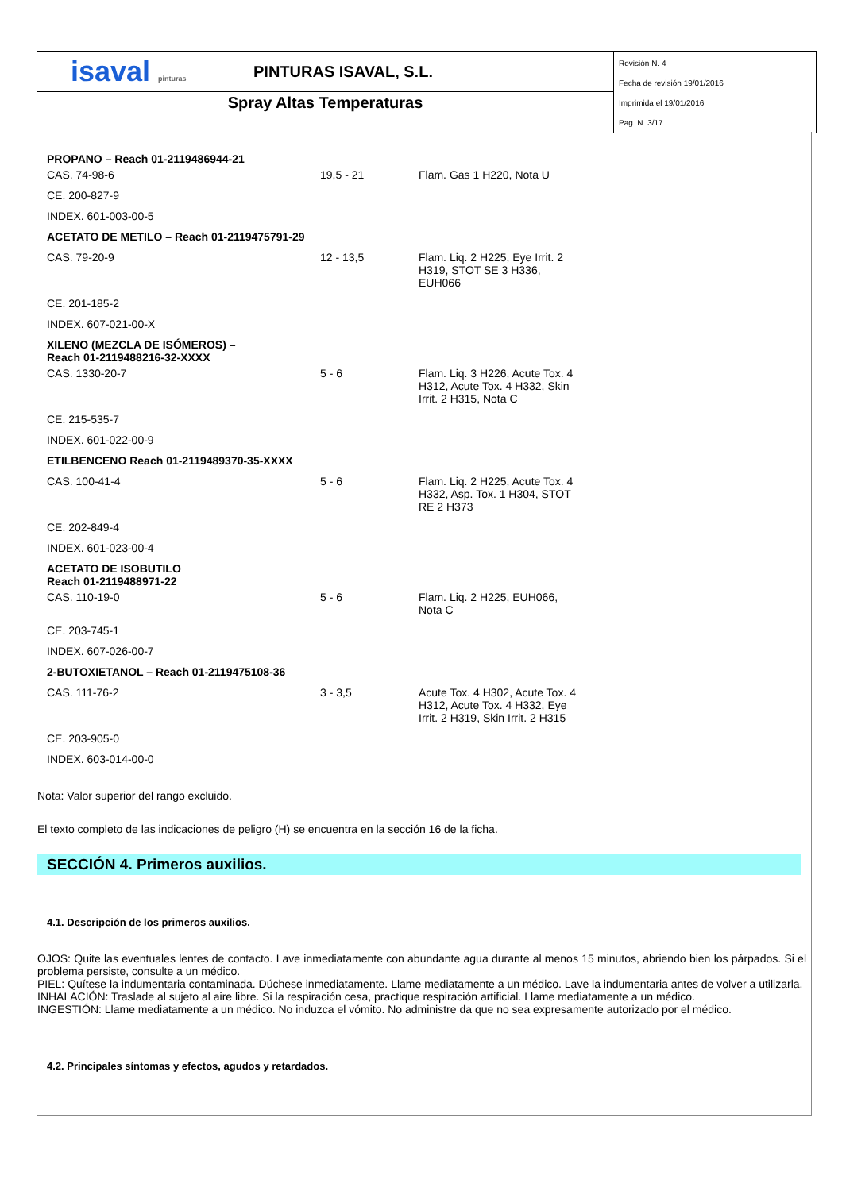isaval pinturas
PINTURAS ISAVAL, S.L.
Spray Altas Temperaturas
Revisión N. 4
Fecha de revisión 19/01/2016
Imprimida el 19/01/2016
Pag. N. 3/17
| PROPANO – Reach 01-2119486944-21 | | |
| CAS. 74-98-6 | 19,5 - 21 | Flam. Gas 1 H220, Nota U |
| CE. 200-827-9 | | |
| INDEX. 601-003-00-5 | | |
| ACETATO DE METILO – Reach 01-2119475791-29 | | |
| CAS. 79-20-9 | 12 - 13,5 | Flam. Liq. 2 H225, Eye Irrit. 2 H319, STOT SE 3 H336, EUH066 |
| CE. 201-185-2 | | |
| INDEX. 607-021-00-X | | |
| XILENO (MEZCLA DE ISÓMEROS) – Reach 01-2119488216-32-XXXX | | |
| CAS. 1330-20-7 | 5 - 6 | Flam. Liq. 3 H226, Acute Tox. 4 H312, Acute Tox. 4 H332, Skin Irrit. 2 H315, Nota C |
| CE. 215-535-7 | | |
| INDEX. 601-022-00-9 | | |
| ETILBENCENO Reach 01-2119489370-35-XXXX | | |
| CAS. 100-41-4 | 5 - 6 | Flam. Liq. 2 H225, Acute Tox. 4 H332, Asp. Tox. 1 H304, STOT RE 2 H373 |
| CE. 202-849-4 | | |
| INDEX. 601-023-00-4 | | |
| ACETATO DE ISOBUTILO Reach 01-2119488971-22 | | |
| CAS. 110-19-0 | 5 - 6 | Flam. Liq. 2 H225, EUH066, Nota C |
| CE. 203-745-1 | | |
| INDEX. 607-026-00-7 | | |
| 2-BUTOXIETANOL – Reach 01-2119475108-36 | | |
| CAS. 111-76-2 | 3 - 3,5 | Acute Tox. 4 H302, Acute Tox. 4 H312, Acute Tox. 4 H332, Eye Irrit. 2 H319, Skin Irrit. 2 H315 |
| CE. 203-905-0 | | |
| INDEX. 603-014-00-0 | | |
Nota: Valor superior del rango excluido.
El texto completo de las indicaciones de peligro (H) se encuentra en la sección 16 de la ficha.
SECCIÓN 4. Primeros auxilios.
4.1. Descripción de los primeros auxilios.
OJOS: Quite las eventuales lentes de contacto. Lave inmediatamente con abundante agua durante al menos 15 minutos, abriendo bien los párpados. Si el problema persiste, consulte a un médico.
PIEL: Quítese la indumentaria contaminada. Dúchese inmediatamente. Llame mediatamente a un médico. Lave la indumentaria antes de volver a utilizarla.
INHALACIÓN: Traslade al sujeto al aire libre. Si la respiración cesa, practique respiración artificial. Llame mediatamente a un médico.
INGESTIÓN: Llame mediatamente a un médico. No induzca el vómito. No administre da que no sea expresamente autorizado por el médico.
4.2. Principales síntomas y efectos, agudos y retardados.